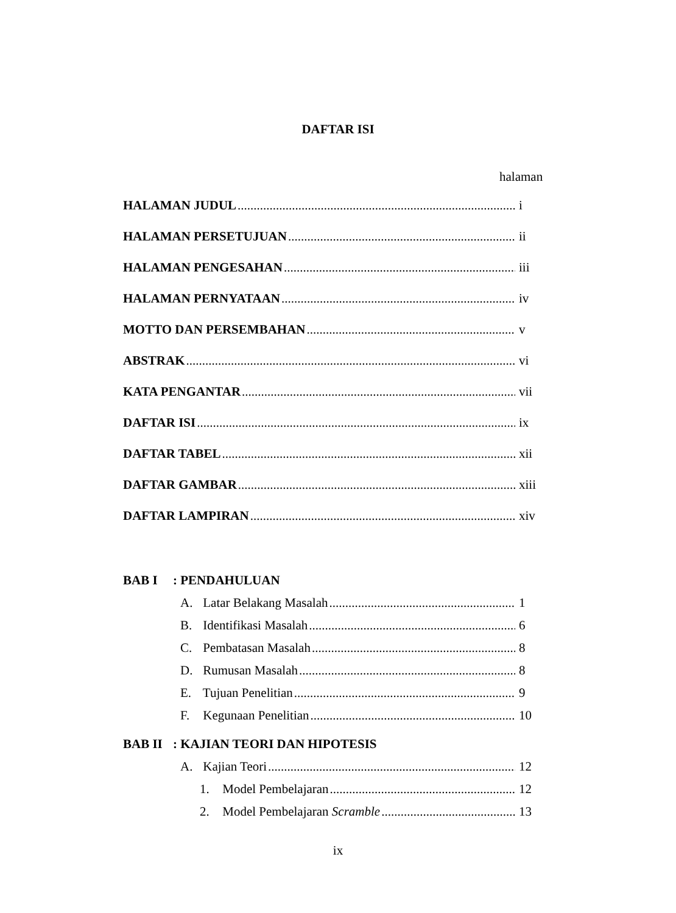DAFTAR ISI
halaman
HALAMAN JUDUL i
HALAMAN PERSETUJUAN ii
HALAMAN PENGESAHAN iii
HALAMAN PERNYATAAN iv
MOTTO DAN PERSEMBAHAN v
ABSTRAK vi
KATA PENGANTAR vii
DAFTAR ISI ix
DAFTAR TABEL xii
DAFTAR GAMBAR xiii
DAFTAR LAMPIRAN xiv
BAB I : PENDAHULUAN
A. Latar Belakang Masalah 1
B. Identifikasi Masalah 6
C. Pembatasan Masalah 8
D. Rumusan Masalah 8
E. Tujuan Penelitian 9
F. Kegunaan Penelitian 10
BAB II : KAJIAN TEORI DAN HIPOTESIS
A. Kajian Teori 12
1. Model Pembelajaran 12
2. Model Pembelajaran Scramble 13
ix